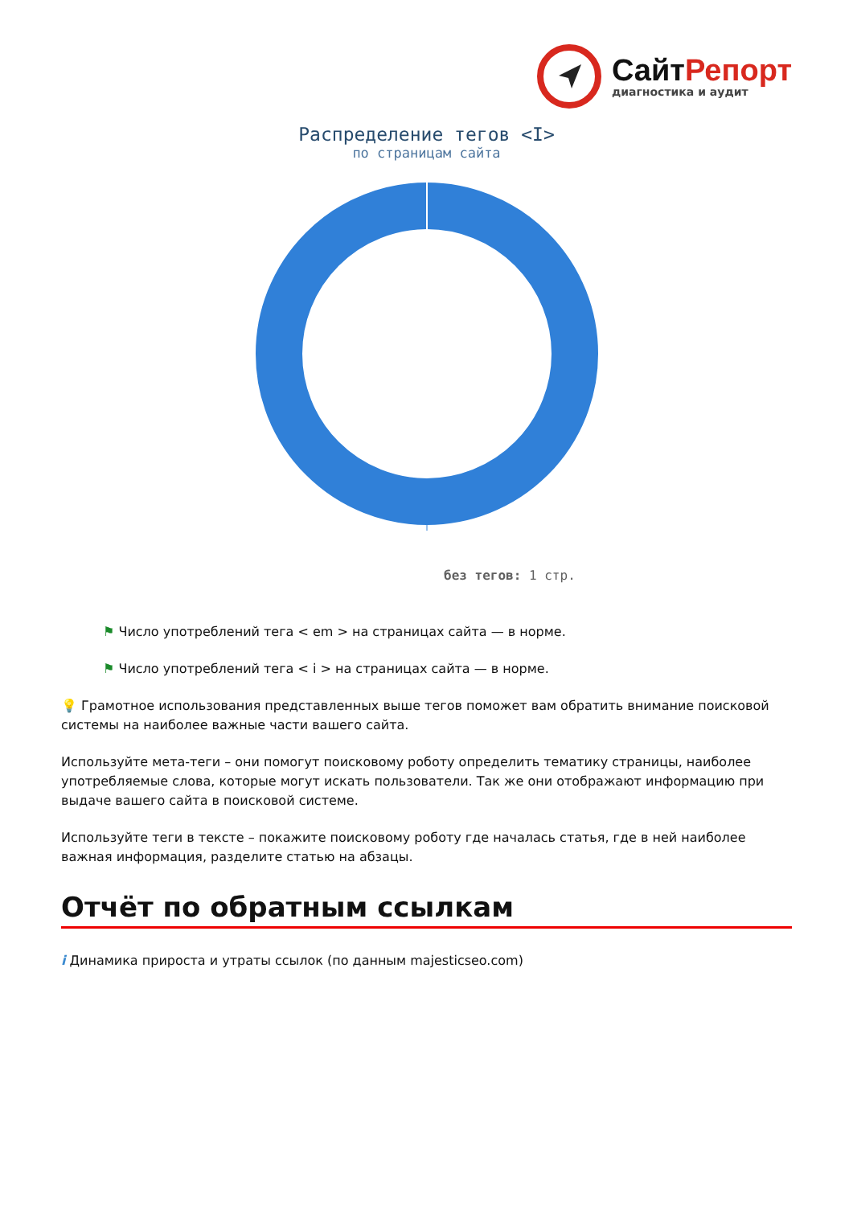СайтРепорт
диагностика и аудит
Распределение тегов <I>
по страницам сайта
без тегов: 1 стр.
⚑ Число употреблений тега < em > на страницах сайта — в норме.
⚑ Число употреблений тега < i > на страницах сайта — в норме.
💡 Грамотное использования представленных выше тегов поможет вам обратить внимание поисковой системы на наиболее важные части вашего сайта.
Используйте мета-теги – они помогут поисковому роботу определить тематику страницы, наиболее употребляемые слова, которые могут искать пользователи. Так же они отображают информацию при выдаче вашего сайта в поисковой системе.
Используйте теги в тексте – покажите поисковому роботу где началась статья, где в ней наиболее важная информация, разделите статью на абзацы.
Отчёт по обратным ссылкам
i Динамика прироста и утраты ссылок (по данным majesticseo.com)